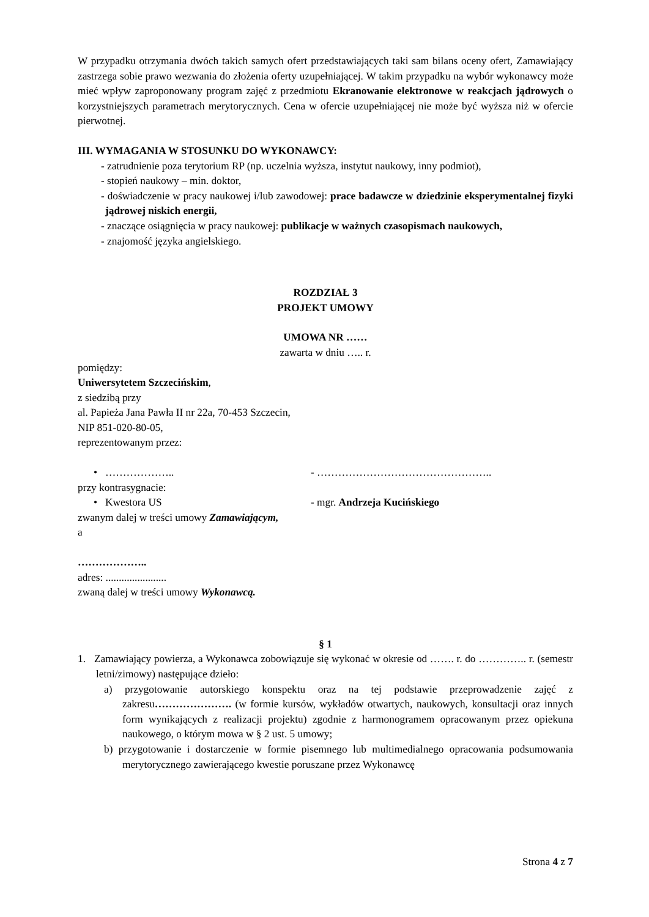W przypadku otrzymania dwóch takich samych ofert przedstawiających taki sam bilans oceny ofert, Zamawiający zastrzega sobie prawo wezwania do złożenia oferty uzupełniającej. W takim przypadku na wybór wykonawcy może mieć wpływ zaproponowany program zajęć z przedmiotu Ekranowanie elektronowe w reakcjach jądrowych o korzystniejszych parametrach merytorycznych. Cena w ofercie uzupełniającej nie może być wyższa niż w ofercie pierwotnej.
III. WYMAGANIA W STOSUNKU DO WYKONAWCY:
- zatrudnienie poza terytorium RP (np. uczelnia wyższa, instytut naukowy, inny podmiot),
- stopień naukowy – min. doktor,
- doświadczenie w pracy naukowej i/lub zawodowej: prace badawcze w dziedzinie eksperymentalnej fizyki jądrowej niskich energii,
- znaczące osiągnięcia w pracy naukowej: publikacje w ważnych czasopismach naukowych,
- znajomość języka angielskiego.
ROZDZIAŁ 3
PROJEKT UMOWY
UMOWA NR ……
zawarta w dniu ….. r.
pomiędzy:
Uniwersytetem Szczecińskim,
z siedzibą przy
al. Papieża Jana Pawła II nr 22a, 70-453 Szczecin,
NIP 851-020-80-05,
reprezentowanym przez:
• ……………….. - …………………………………………..
przy kontrasygnacie:
• Kwestora US - mgr. Andrzeja Kucińskiego
zwanym dalej w treści umowy Zamawiającym,
a
………………..
adres: .......................
zwaną dalej w treści umowy Wykonawcą.
§ 1
1. Zamawiający powierza, a Wykonawca zobowiązuje się wykonać w okresie od ……. r. do ………….. r. (semestr letni/zimowy) następujące dzieło:
a) przygotowanie autorskiego konspektu oraz na tej podstawie przeprowadzenie zajęć z zakresu…………………. (w formie kursów, wykładów otwartych, naukowych, konsultacji oraz innych form wynikających z realizacji projektu) zgodnie z harmonogramem opracowanym przez opiekuna naukowego, o którym mowa w § 2 ust. 5 umowy;
b) przygotowanie i dostarczenie w formie pisemnego lub multimedialnego opracowania podsumowania merytorycznego zawierającego kwestie poruszane przez Wykonawcę
Strona 4 z 7